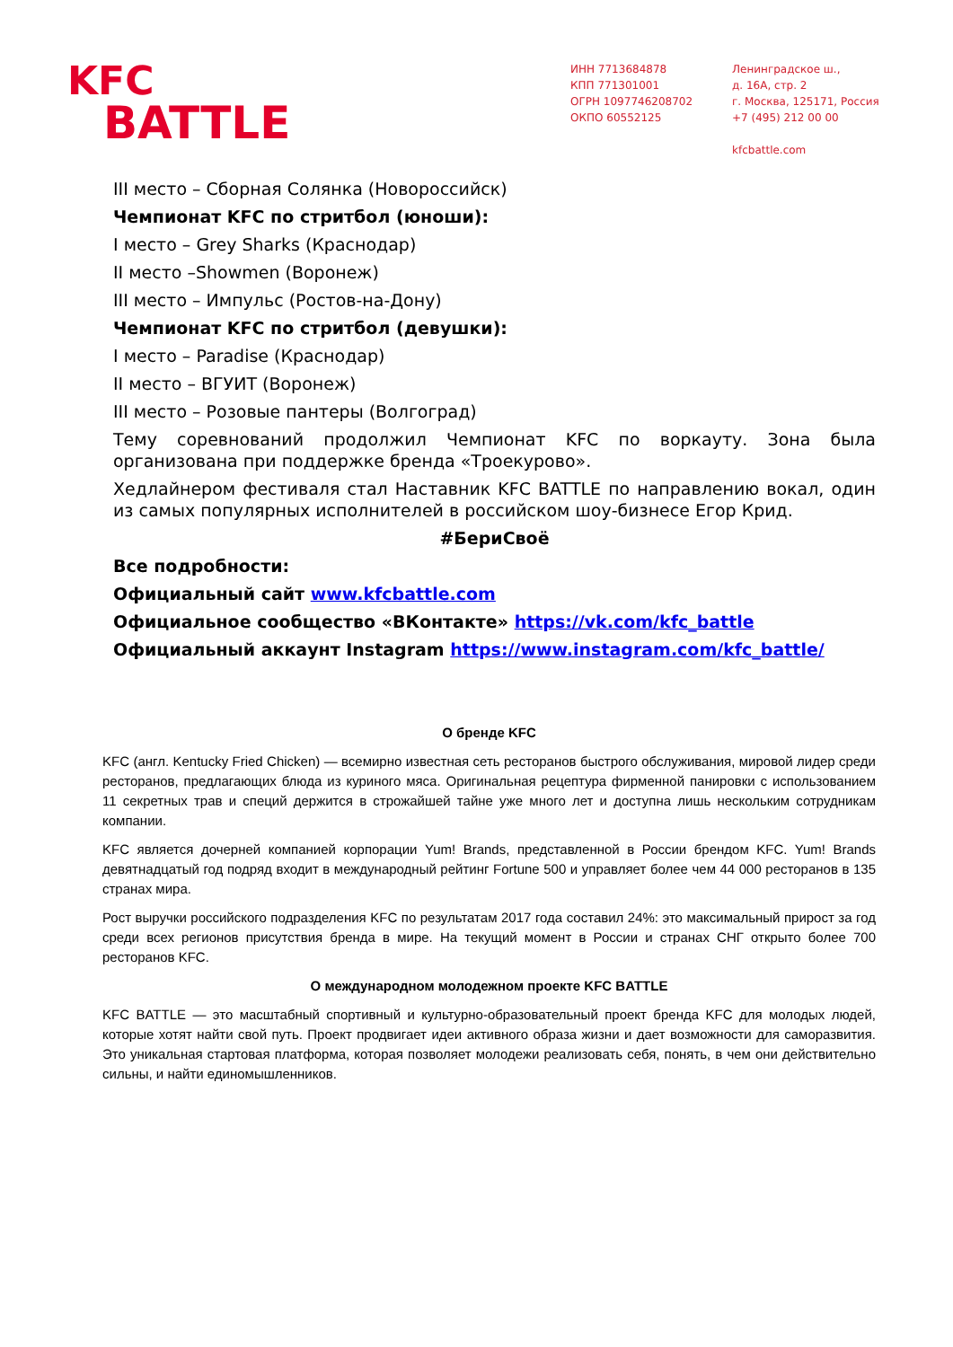KFC
BATTLE
ИНН 7713684878
КПП 771301001
ОГРН 1097746208702
ОКПО 60552125
Ленинградское ш.,
д. 16А, стр. 2
г. Москва, 125171, Россия
+7 (495) 212 00 00
kfcbattle.com
III место – Сборная Солянка (Новороссийск)
Чемпионат KFC по стритбол (юноши):
I место – Grey Sharks (Краснодар)
II место –Showmen (Воронеж)
III место – Импульс (Ростов-на-Дону)
Чемпионат KFC по стритбол (девушки):
I место – Paradise (Краснодар)
II место – ВГУИТ (Воронеж)
III место – Розовые пантеры (Волгоград)
Тему соревнований продолжил Чемпионат KFC по воркауту. Зона была организована при поддержке бренда «Троекурово».
Хедлайнером фестиваля стал Наставник KFC BATTLE по направлению вокал, один из самых популярных исполнителей в российском шоу-бизнесе Егор Крид.
#БериСвоё
Все подробности:
Официальный сайт www.kfcbattle.com
Официальное сообщество «ВКонтакте» https://vk.com/kfc_battle
Официальный аккаунт Instagram https://www.instagram.com/kfc_battle/
О бренде KFC
KFC (англ. Kentucky Fried Chicken) — всемирно известная сеть ресторанов быстрого обслуживания, мировой лидер среди ресторанов, предлагающих блюда из куриного мяса. Оригинальная рецептура фирменной панировки с использованием 11 секретных трав и специй держится в строжайшей тайне уже много лет и доступна лишь нескольким сотрудникам компании.
KFC является дочерней компанией корпорации Yum! Brands, представленной в России брендом KFC. Yum! Brands девятнадцатый год подряд входит в международный рейтинг Fortune 500 и управляет более чем 44 000 ресторанов в 135 странах мира.
Рост выручки российского подразделения KFC по результатам 2017 года составил 24%: это максимальный прирост за год среди всех регионов присутствия бренда в мире. На текущий момент в России и странах СНГ открыто более 700 ресторанов KFC.
О международном молодежном проекте KFC BATTLE
KFC BATTLE — это масштабный спортивный и культурно-образовательный проект бренда KFC для молодых людей, которые хотят найти свой путь. Проект продвигает идеи активного образа жизни и дает возможности для саморазвития. Это уникальная стартовая платформа, которая позволяет молодежи реализовать себя, понять, в чем они действительно сильны, и найти единомышленников.